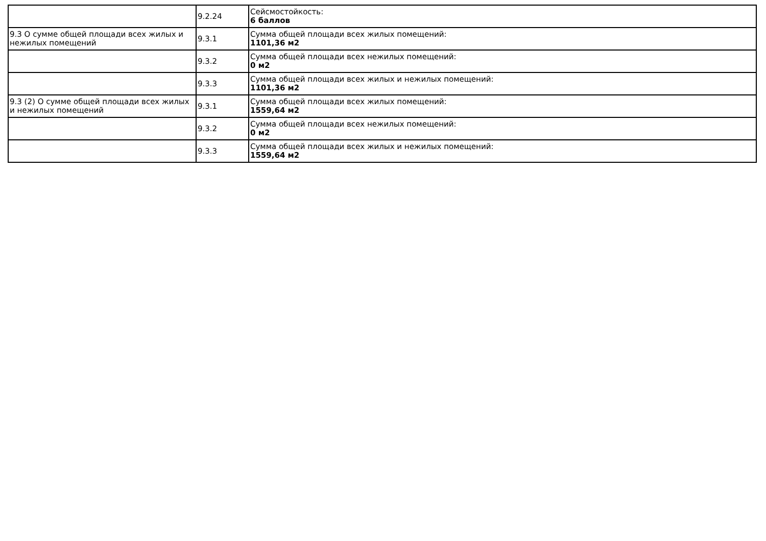| | 9.2.24 | Сейсмостойкость: 6 баллов |
| 9.3 О сумме общей площади всех жилых и нежилых помещений | 9.3.1 | Сумма общей площади всех жилых помещений: 1101,36 м2 |
| | 9.3.2 | Сумма общей площади всех нежилых помещений: 0 м2 |
| | 9.3.3 | Сумма общей площади всех жилых и нежилых помещений: 1101,36 м2 |
| 9.3 (2) О сумме общей площади всех жилых и нежилых помещений | 9.3.1 | Сумма общей площади всех жилых помещений: 1559,64 м2 |
| | 9.3.2 | Сумма общей площади всех нежилых помещений: 0 м2 |
| | 9.3.3 | Сумма общей площади всех жилых и нежилых помещений: 1559,64 м2 |